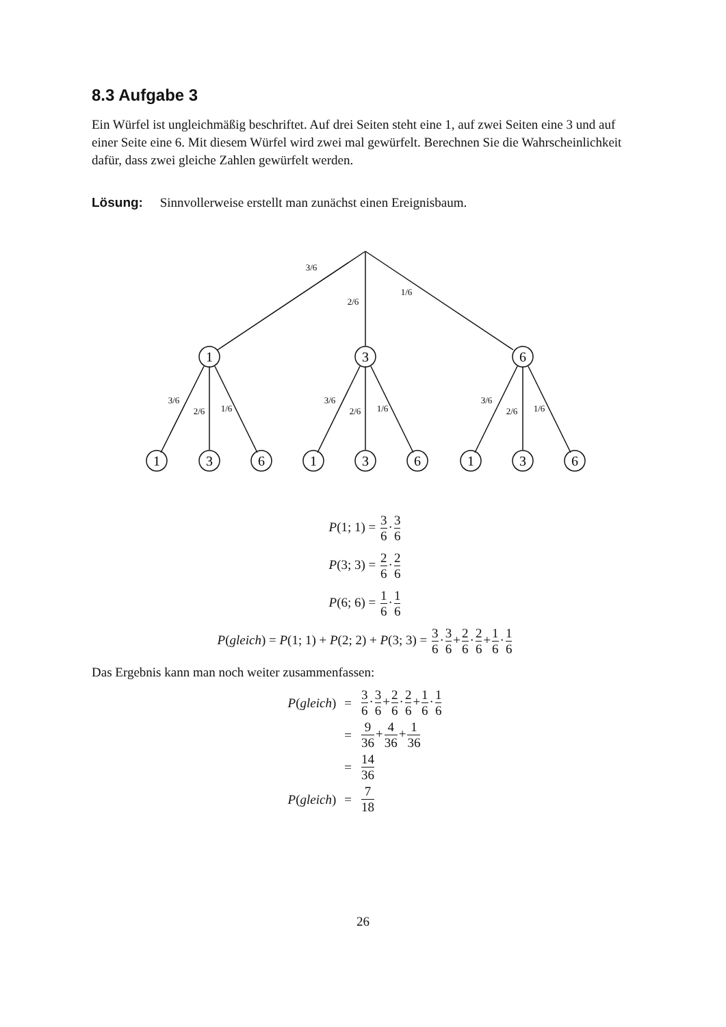8.3 Aufgabe 3
Ein Würfel ist ungleichmäßig beschriftet. Auf drei Seiten steht eine 1, auf zwei Seiten eine 3 und auf einer Seite eine 6. Mit diesem Würfel wird zwei mal gewürfelt. Berechnen Sie die Wahrscheinlichkeit dafür, dass zwei gleiche Zahlen gewürfelt werden.
Lösung: Sinnvollerweise erstellt man zunächst einen Ereignisbaum.
1
3
6
1
3
6
1
3
6
1
3
6
3/6
2/6
1/6
3/6
2/6
1/6
3/6
2/6
1/6
3/6
2/6
1/6
P(1; 1) = 3 6·3 6
P(3; 3) = 2 6·2 6
P(6; 6) = 1 6·1 6
P(gleich) = P(1; 1) + P(2; 2) + P(3; 3) = 3 6·3 6+2 6·2 6+1 6·1 6
Das Ergebnis kann man noch weiter zusammenfassen:
| P ( gleich ) | = | 3 6 · 3 6 + 2 6 · 2 6 + 1 6 · 1 6 |
| | = | 9 36 + 4 36 + 1 36 |
| | = | 14 36 |
| P ( gleich ) | = | 7 18 |
26